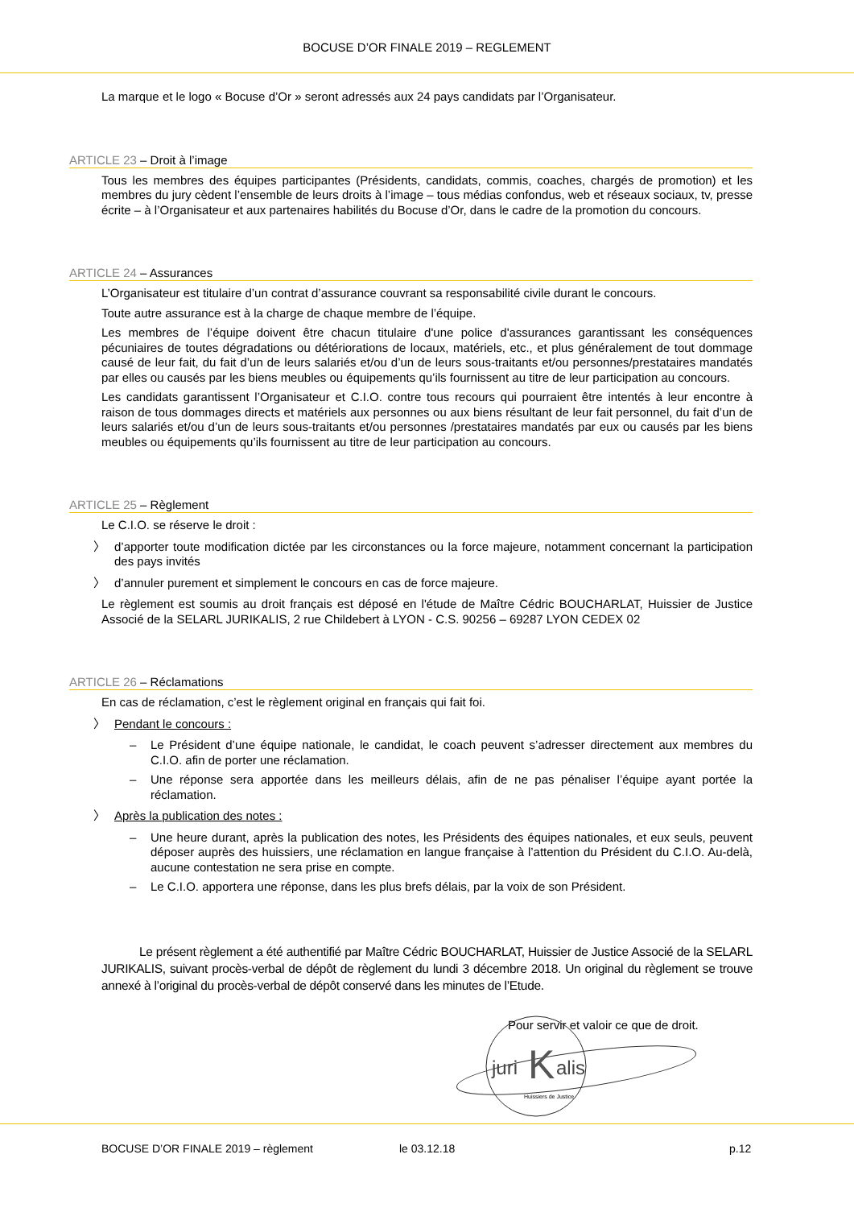BOCUSE D’OR FINALE 2019 – REGLEMENT
La marque et le logo « Bocuse d’Or » seront adressés aux 24 pays candidats par l’Organisateur.
ARTICLE 23 – Droit à l’image
Tous les membres des équipes participantes (Présidents, candidats, commis, coaches, chargés de promotion) et les membres du jury cèdent l’ensemble de leurs droits à l’image – tous médias confondus, web et réseaux sociaux, tv, presse écrite – à l’Organisateur et aux partenaires habilités du Bocuse d’Or, dans le cadre de la promotion du concours.
ARTICLE 24 – Assurances
L’Organisateur est titulaire d’un contrat d’assurance couvrant sa responsabilité civile durant le concours.
Toute autre assurance est à la charge de chaque membre de l’équipe.
Les membres de l’équipe doivent être chacun titulaire d'une police d'assurances garantissant les conséquences pécuniaires de toutes dégradations ou détériorations de locaux, matériels, etc., et plus généralement de tout dommage causé de leur fait, du fait d’un de leurs salariés et/ou d’un de leurs sous-traitants et/ou personnes/prestataires mandatés par elles ou causés par les biens meubles ou équipements qu’ils fournissent au titre de leur participation au concours.
Les candidats garantissent l’Organisateur et C.I.O. contre tous recours qui pourraient être intentés à leur encontre à raison de tous dommages directs et matériels aux personnes ou aux biens résultant de leur fait personnel, du fait d’un de leurs salariés et/ou d’un de leurs sous-traitants et/ou personnes /prestataires mandatés par eux ou causés par les biens meubles ou équipements qu’ils fournissent au titre de leur participation au concours.
ARTICLE 25 – Règlement
Le C.I.O. se réserve le droit :
〉 d’apporter toute modification dictée par les circonstances ou la force majeure, notamment concernant la participation des pays invités
〉 d’annuler purement et simplement le concours en cas de force majeure.
Le règlement est soumis au droit français est déposé en l'étude de Maître Cédric BOUCHARLAT, Huissier de Justice Associé de la SELARL JURIKALIS, 2 rue Childebert à LYON - C.S. 90256 – 69287 LYON CEDEX 02
ARTICLE 26 – Réclamations
En cas de réclamation, c’est le règlement original en français qui fait foi.
〉 Pendant le concours :
– Le Président d’une équipe nationale, le candidat, le coach peuvent s’adresser directement aux membres du C.I.O. afin de porter une réclamation.
– Une réponse sera apportée dans les meilleurs délais, afin de ne pas pénaliser l’équipe ayant portée la réclamation.
〉 Après la publication des notes :
– Une heure durant, après la publication des notes, les Présidents des équipes nationales, et eux seuls, peuvent déposer auprès des huissiers, une réclamation en langue française à l’attention du Président du C.I.O. Au-delà, aucune contestation ne sera prise en compte.
– Le C.I.O. apportera une réponse, dans les plus brefs délais, par la voix de son Président.
Le présent règlement a été authentifié par Maître Cédric BOUCHARLAT, Huissier de Justice Associé de la SELARL JURIKALIS, suivant procès-verbal de dépôt de règlement du lundi 3 décembre 2018. Un original du règlement se trouve annexé à l’original du procès-verbal de dépôt conservé dans les minutes de l’Etude.
Pour servir et valoir ce que de droit.
juri
K
alis
Huissiers de Justice
BOCUSE D’OR FINALE 2019 – règlement le 03.12.18 p.12